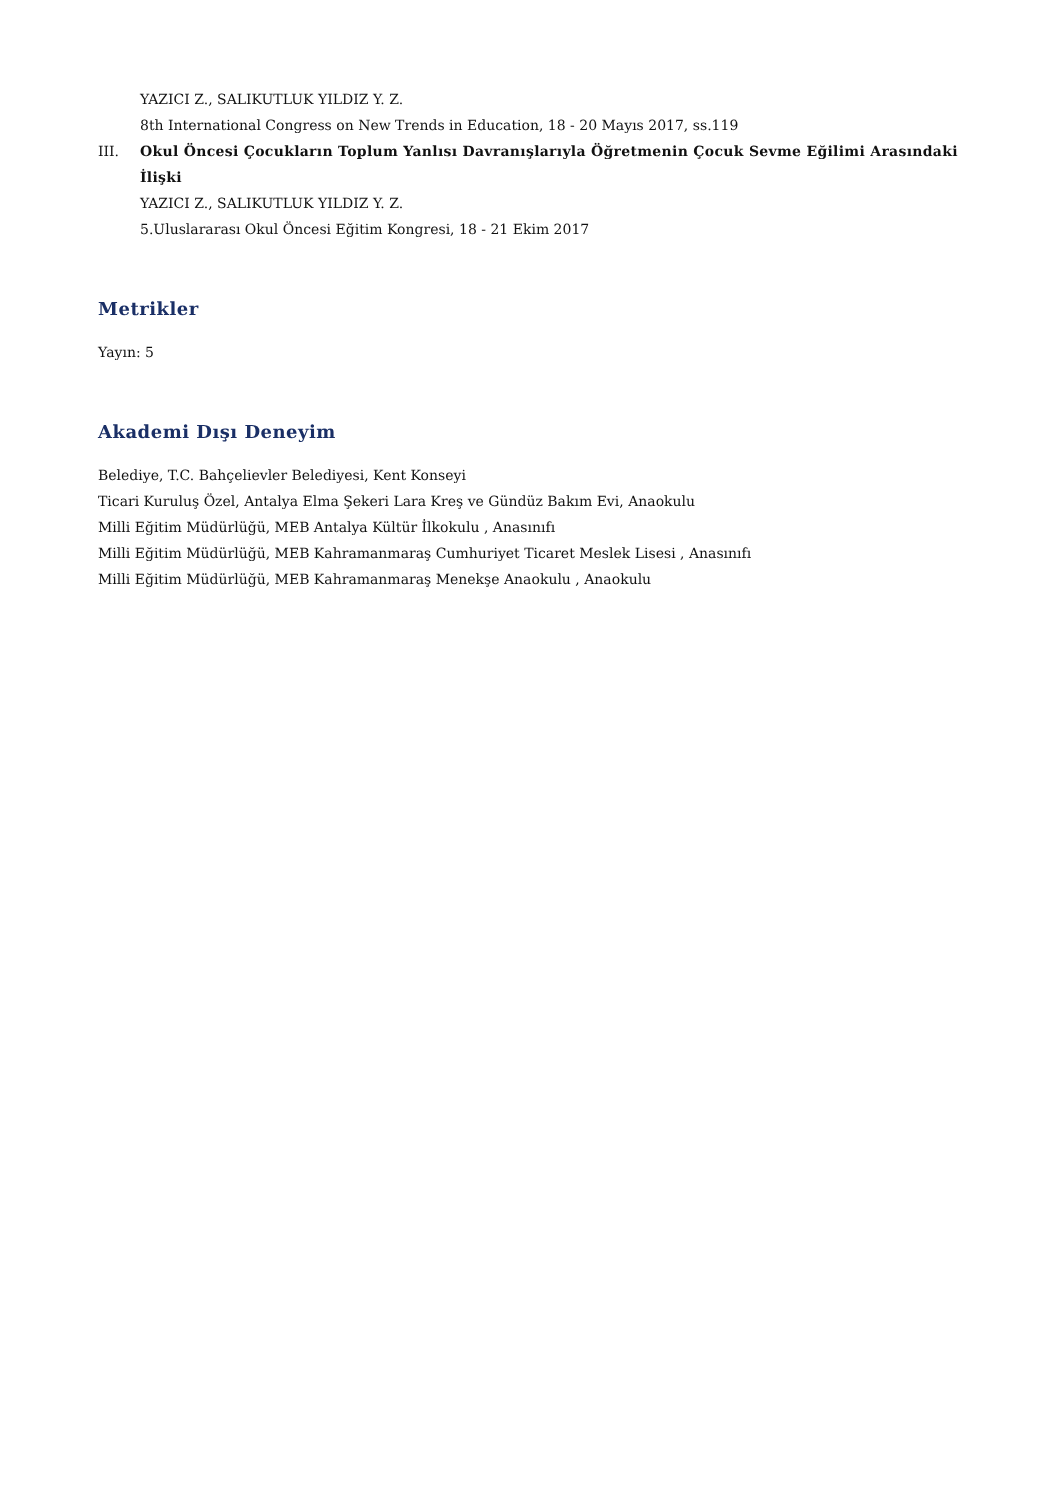YAZICI Z., SALIKUTLUK YILDIZ Y. Z.
8th International Congress on New Trends in Education, 18 - 20 Mayıs 2017, ss.119
III. Okul Öncesi Çocukların Toplum Yanlısı Davranışlarıyla Öğretmenin Çocuk Sevme Eğilimi Arasındaki İlişki
YAZICI Z., SALIKUTLUK YILDIZ Y. Z.
5.Uluslararası Okul Öncesi Eğitim Kongresi, 18 - 21 Ekim 2017
Metrikler
Yayın: 5
Akademi Dışı Deneyim
Belediye, T.C. Bahçelievler Belediyesi, Kent Konseyi
Ticari Kuruluş Özel, Antalya Elma Şekeri Lara Kreş ve Gündüz Bakım Evi, Anaokulu
Milli Eğitim Müdürlüğü, MEB Antalya Kültür İlkokulu , Anasınıfı
Milli Eğitim Müdürlüğü, MEB Kahramanmaraş Cumhuriyet Ticaret Meslek Lisesi , Anasınıfı
Milli Eğitim Müdürlüğü, MEB Kahramanmaraş Menekşe Anaokulu , Anaokulu